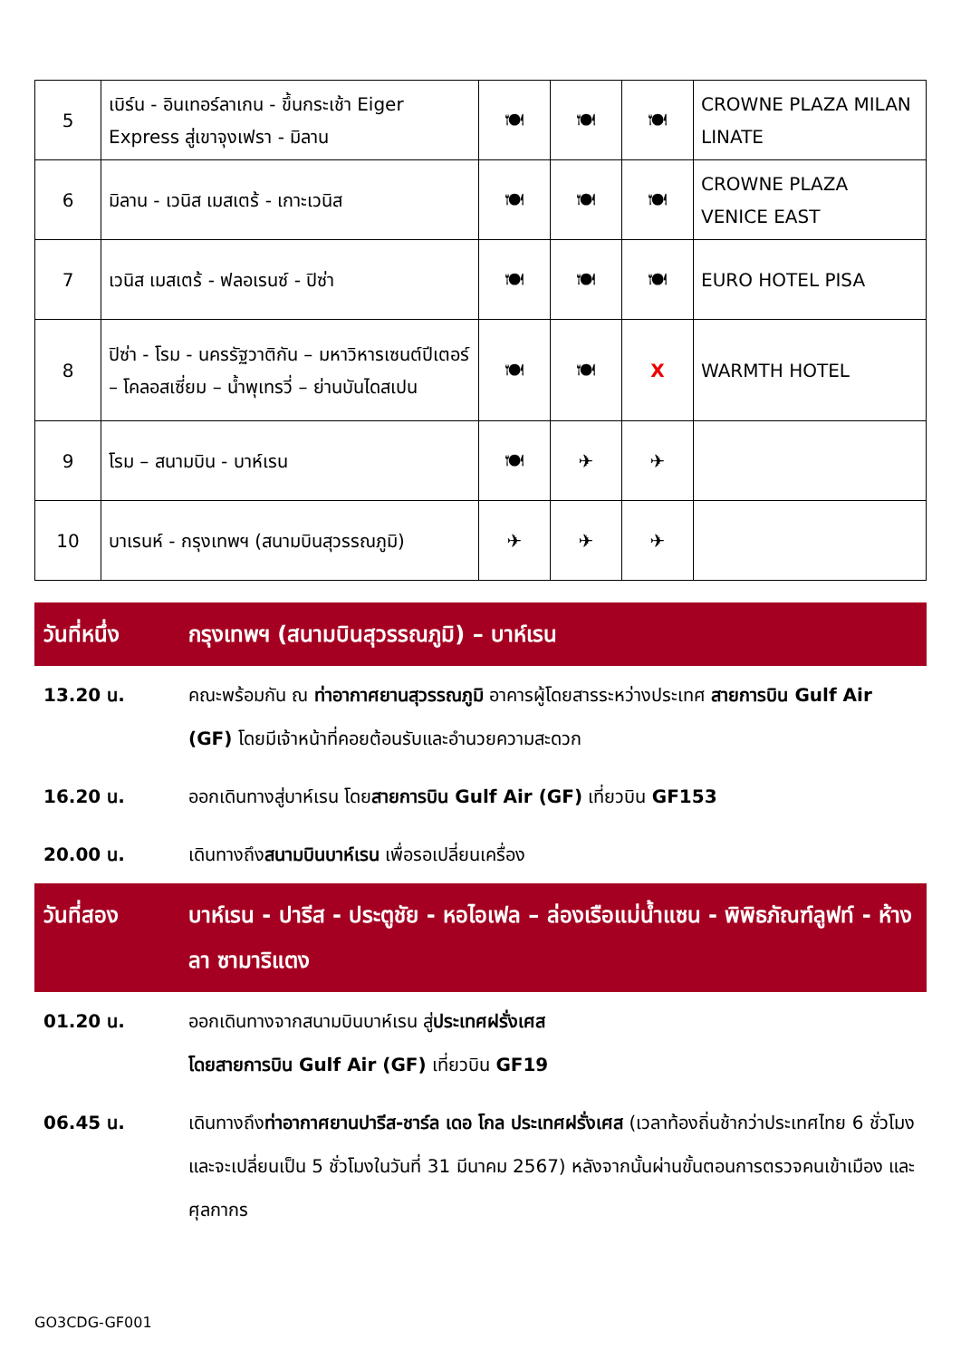| 5 | เบิร์น - อินเทอร์ลาเกน - ขึ้นกระเช้า Eiger Express สู่เขาจุงเฟรา - มิลาน | 🍽 | 🍽 | 🍽 | CROWNE PLAZA MILAN LINATE |
| 6 | มิลาน - เวนิส เมสเตร้ - เกาะเวนิส | 🍽 | 🍽 | 🍽 | CROWNE PLAZA VENICE EAST |
| 7 | เวนิส เมสเตร้ - ฟลอเรนซ์ - ปิซ่า | 🍽 | 🍽 | 🍽 | EURO HOTEL PISA |
| 8 | ปิซ่า - โรม - นครรัฐวาติกัน – มหาวิหารเซนต์ปีเตอร์ – โคลอสเซี่ยม – น้ำพุเทรวี่ – ย่านบันไดสเปน | 🍽 | 🍽 | X | WARMTH HOTEL |
| 9 | โรม – สนามบิน - บาห์เรน | 🍽 | ✈ | ✈ | |
| 10 | บาเรนห์ - กรุงเทพฯ (สนามบินสุวรรณภูมิ) | ✈ | ✈ | ✈ | |
วันที่หนึ่ง กรุงเทพฯ (สนามบินสุวรรณภูมิ) – บาห์เรน
13.20 น. คณะพร้อมกัน ณ ท่าอากาศยานสุวรรณภูมิ อาคารผู้โดยสารระหว่างประเทศ สายการบิน Gulf Air (GF) โดยมีเจ้าหน้าที่คอยต้อนรับและอำนวยความสะดวก
16.20 น. ออกเดินทางสู่บาห์เรน โดยสายการบิน Gulf Air (GF) เที่ยวบิน GF153
20.00 น. เดินทางถึงสนามบินบาห์เรน เพื่อรอเปลี่ยนเครื่อง
วันที่สอง บาห์เรน - ปารีส - ประตูชัย - หอไอเฟล – ล่องเรือแม่น้ำแซน - พิพิธภัณฑ์ลูฟท์ - ห้างลา ซามาริแตง
01.20 น. ออกเดินทางจากสนามบินบาห์เรน สู่ประเทศฝรั่งเศส
โดยสายการบิน Gulf Air (GF) เที่ยวบิน GF19
06.45 น. เดินทางถึงท่าอากาศยานปารีส-ชาร์ล เดอ โกล ประเทศฝรั่งเศส (เวลาท้องถิ่นช้ากว่าประเทศไทย 6 ชั่วโมง และจะเปลี่ยนเป็น 5 ชั่วโมงในวันที่ 31 มีนาคม 2567) หลังจากนั้นผ่านขั้นตอนการตรวจคนเข้าเมือง และศุลกากร
GO3CDG-GF001